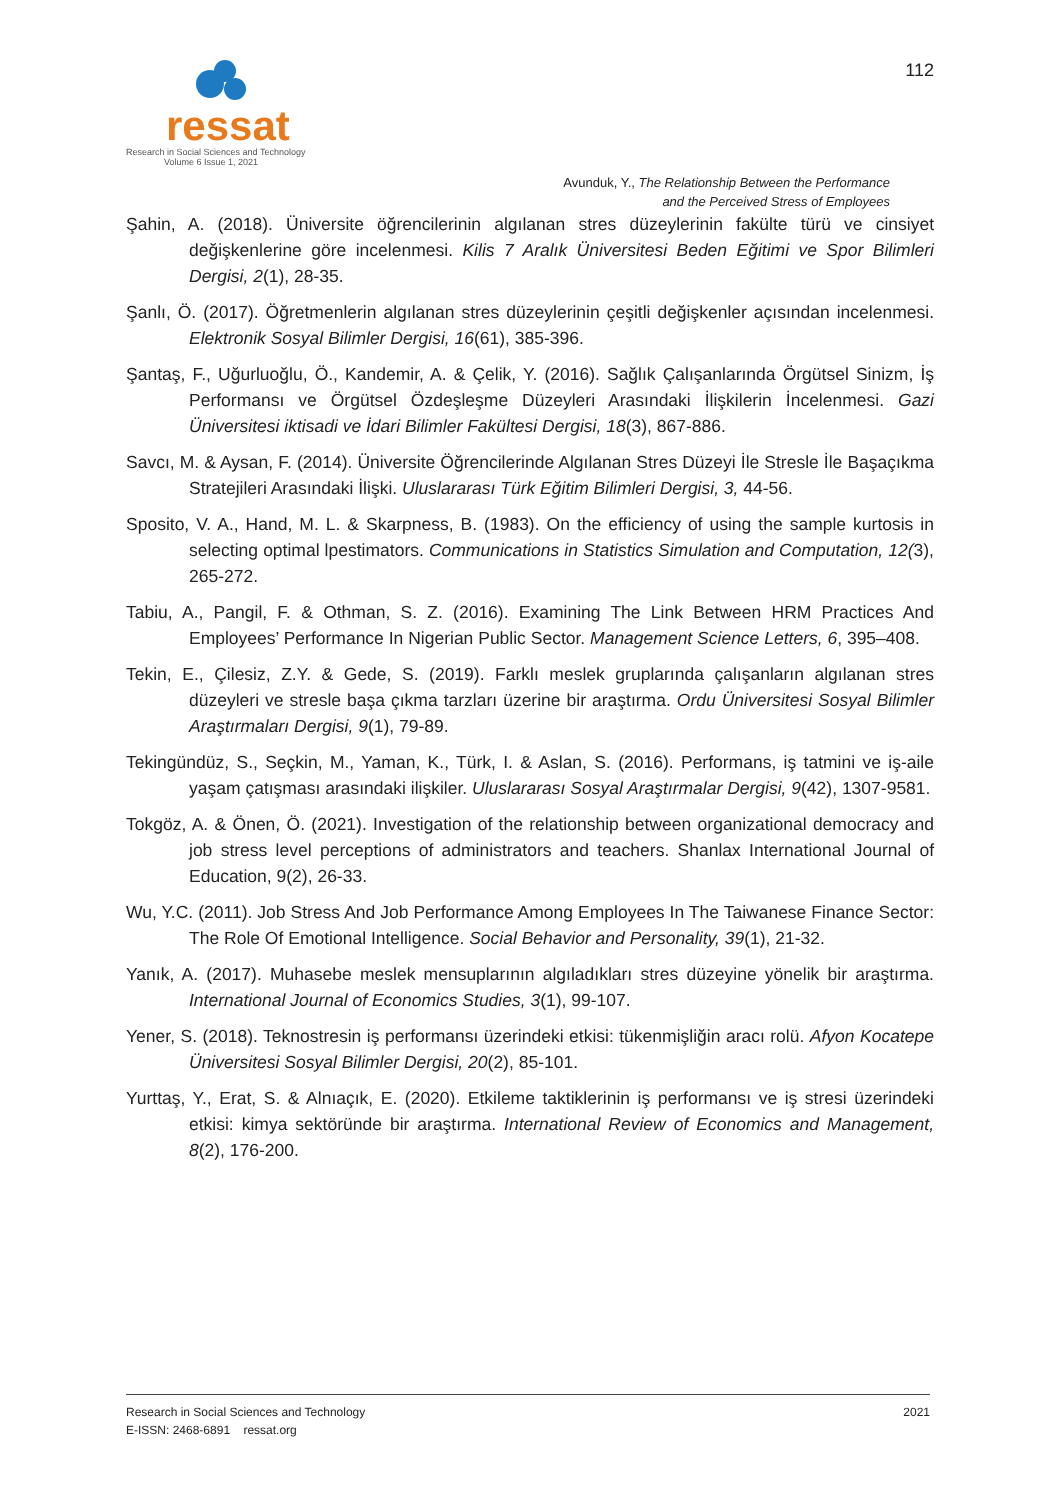ressat
Research in Social Sciences and Technology
Volume 6 Issue 1, 2021
112
Avunduk, Y., The Relationship Between the Performance
and the Perceived Stress of Employees
Şahin, A. (2018). Üniversite öğrencilerinin algılanan stres düzeylerinin fakülte türü ve cinsiyet değişkenlerine göre incelenmesi. Kilis 7 Aralık Üniversitesi Beden Eğitimi ve Spor Bilimleri Dergisi, 2(1), 28-35.
Şanlı, Ö. (2017). Öğretmenlerin algılanan stres düzeylerinin çeşitli değişkenler açısından incelenmesi. Elektronik Sosyal Bilimler Dergisi, 16(61), 385-396.
Şantaş, F., Uğurluoğlu, Ö., Kandemir, A. & Çelik, Y. (2016). Sağlık Çalışanlarında Örgütsel Sinizm, İş Performansı ve Örgütsel Özdeşleşme Düzeyleri Arasındaki İlişkilerin İncelenmesi. Gazi Üniversitesi iktisadi ve İdari Bilimler Fakültesi Dergisi, 18(3), 867-886.
Savcı, M. & Aysan, F. (2014). Üniversite Öğrencilerinde Algılanan Stres Düzeyi İle Stresle İle Başaçıkma Stratejileri Arasındaki İlişki. Uluslararası Türk Eğitim Bilimleri Dergisi, 3, 44-56.
Sposito, V. A., Hand, M. L. & Skarpness, B. (1983). On the efficiency of using the sample kurtosis in selecting optimal lpestimators. Communications in Statistics Simulation and Computation, 12(3), 265-272.
Tabiu, A., Pangil, F. & Othman, S. Z. (2016). Examining The Link Between HRM Practices And Employees’ Performance In Nigerian Public Sector. Management Science Letters, 6, 395–408.
Tekin, E., Çilesiz, Z.Y. & Gede, S. (2019). Farklı meslek gruplarında çalışanların algılanan stres düzeyleri ve stresle başa çıkma tarzları üzerine bir araştırma. Ordu Üniversitesi Sosyal Bilimler Araştırmaları Dergisi, 9(1), 79-89.
Tekingündüz, S., Seçkin, M., Yaman, K., Türk, I. & Aslan, S. (2016). Performans, iş tatmini ve iş-aile yaşam çatışması arasındaki ilişkiler. Uluslararası Sosyal Araştırmalar Dergisi, 9(42), 1307-9581.
Tokgöz, A. & Önen, Ö. (2021). Investigation of the relationship between organizational democracy and job stress level perceptions of administrators and teachers. Shanlax International Journal of Education, 9(2), 26-33.
Wu, Y.C. (2011). Job Stress And Job Performance Among Employees In The Taiwanese Finance Sector: The Role Of Emotional Intelligence. Social Behavior and Personality, 39(1), 21-32.
Yanık, A. (2017). Muhasebe meslek mensuplarının algıladıkları stres düzeyine yönelik bir araştırma. International Journal of Economics Studies, 3(1), 99-107.
Yener, S. (2018). Teknostresin iş performansı üzerindeki etkisi: tükenmişliğin aracı rolü. Afyon Kocatepe Üniversitesi Sosyal Bilimler Dergisi, 20(2), 85-101.
Yurttaş, Y., Erat, S. & Alnıaçık, E. (2020). Etkileme taktiklerinin iş performansı ve iş stresi üzerindeki etkisi: kimya sektöründe bir araştırma. International Review of Economics and Management, 8(2), 176-200.
Research in Social Sciences and Technology
E-ISSN: 2468-6891 ressat.org
2021